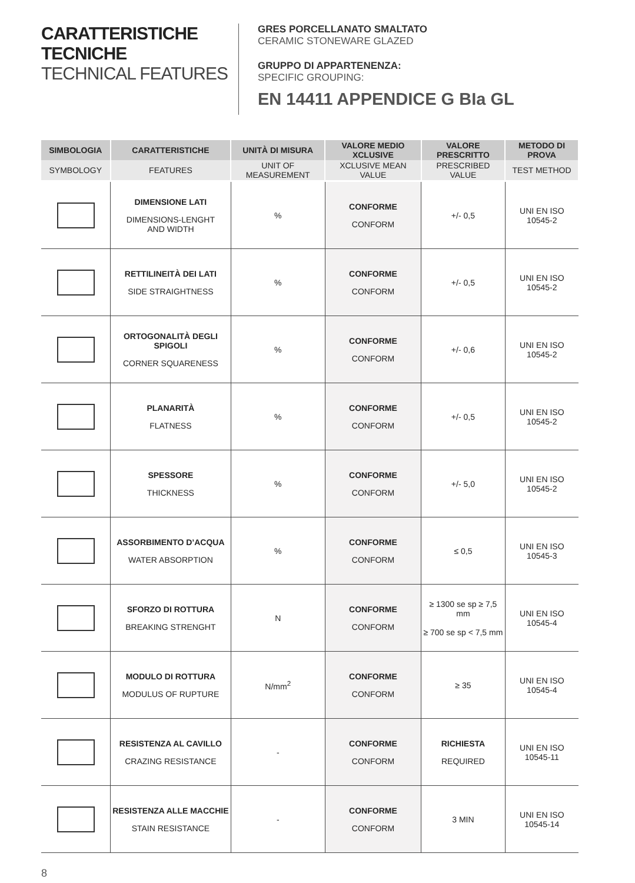CARATTERISTICHE TECNICHE
TECHNICAL FEATURES
GRES PORCELLANATO SMALTATO
CERAMIC STONEWARE GLAZED
GRUPPO DI APPARTENENZA:
SPECIFIC GROUPING:
EN 14411 APPENDICE G BIa GL
| SIMBOLOGIA | CARATTERISTICHE | UNITÀ DI MISURA | VALORE MEDIO XCLUSIVE | VALORE PRESCRITTO | METODO DI PROVA |
| --- | --- | --- | --- | --- | --- |
| SYMBOLOGY | FEATURES | UNIT OF MEASUREMENT | XCLUSIVE MEAN VALUE | PRESCRIBED VALUE | TEST METHOD |
| | DIMENSIONE LATI DIMENSIONS-LENGHT AND WIDTH | % | CONFORME CONFORM | +/- 0,5 | UNI EN ISO 10545-2 |
| | RETTILINEITÀ DEI LATI SIDE STRAIGHTNESS | % | CONFORME CONFORM | +/- 0,5 | UNI EN ISO 10545-2 |
| | ORTOGONALITÀ DEGLI SPIGOLI CORNER SQUARENESS | % | CONFORME CONFORM | +/- 0,6 | UNI EN ISO 10545-2 |
| | PLANARITÀ FLATNESS | % | CONFORME CONFORM | +/- 0,5 | UNI EN ISO 10545-2 |
| | SPESSORE THICKNESS | % | CONFORME CONFORM | +/- 5,0 | UNI EN ISO 10545-2 |
| | ASSORBIMENTO D’ACQUA WATER ABSORPTION | % | CONFORME CONFORM | ≤ 0,5 | UNI EN ISO 10545-3 |
| | SFORZO DI ROTTURA BREAKING STRENGHT | N | CONFORME CONFORM | ≥ 1300 se sp ≥ 7,5 mm ≥ 700 se sp < 7,5 mm | UNI EN ISO 10545-4 |
| | MODULO DI ROTTURA MODULUS OF RUPTURE | N/mm<sup>2</sup> | CONFORME CONFORM | ≥ 35 | UNI EN ISO 10545-4 |
| | RESISTENZA AL CAVILLO CRAZING RESISTANCE | - | CONFORME CONFORM | RICHIESTA REQUIRED | UNI EN ISO 10545-11 |
| | RESISTENZA ALLE MACCHIE STAIN RESISTANCE | - | CONFORME CONFORM | 3 MIN | UNI EN ISO 10545-14 |
8